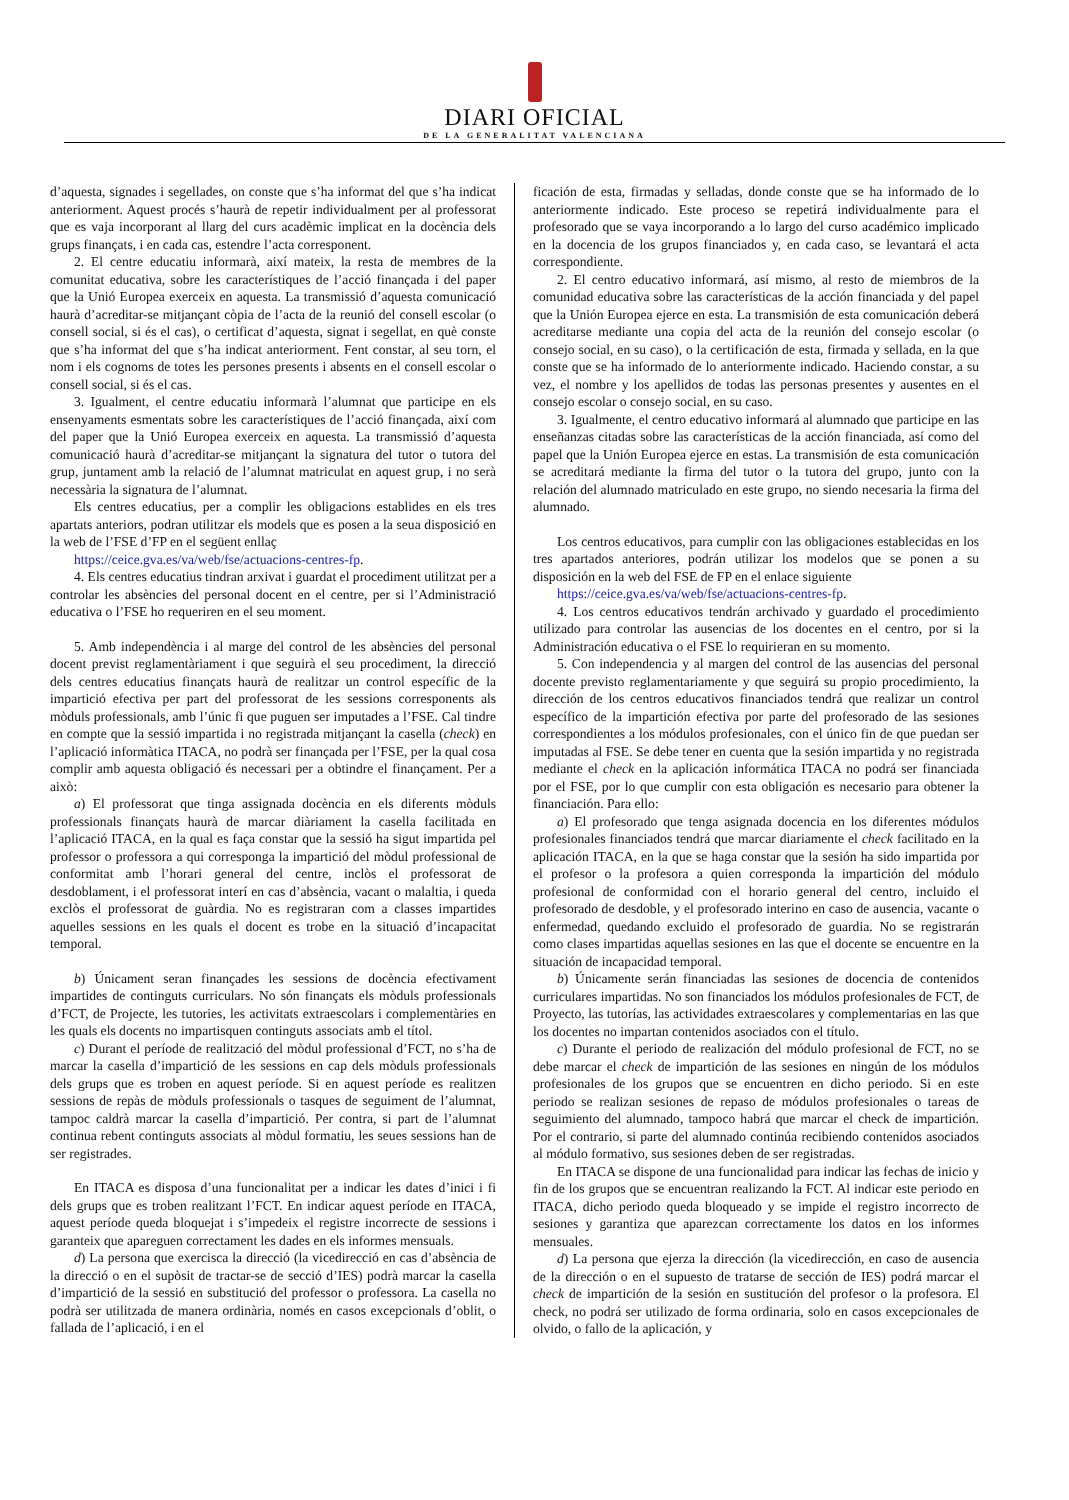DIARI OFICIAL
DE LA GENERALITAT VALENCIANA
d’aquesta, signades i segellades, on conste que s’ha informat del que s’ha indicat anteriorment. Aquest procés s’haurà de repetir individualment per al professorat que es vaja incorporant al llarg del curs acadèmic implicat en la docència dels grups finançats, i en cada cas, estendre l’acta corresponent.
2. El centre educatiu informarà, així mateix, la resta de membres de la comunitat educativa, sobre les característiques de l’acció finançada i del paper que la Unió Europea exerceix en aquesta. La transmissió d’aquesta comunicació haurà d’acreditar-se mitjançant còpia de l’acta de la reunió del consell escolar (o consell social, si és el cas), o certificat d’aquesta, signat i segellat, en què conste que s’ha informat del que s’ha indicat anteriorment. Fent constar, al seu torn, el nom i els cognoms de totes les persones presents i absents en el consell escolar o consell social, si és el cas.
3. Igualment, el centre educatiu informarà l’alumnat que participe en els ensenyaments esmentats sobre les característiques de l’acció finançada, així com del paper que la Unió Europea exerceix en aquesta. La transmissió d’aquesta comunicació haurà d’acreditar-se mitjançant la signatura del tutor o tutora del grup, juntament amb la relació de l’alumnat matriculat en aquest grup, i no serà necessària la signatura de l’alumnat.
Els centres educatius, per a complir les obligacions establides en els tres apartats anteriors, podran utilitzar els models que es posen a la seua disposició en la web de l’FSE d’FP en el següent enllaç
https://ceice.gva.es/va/web/fse/actuacions-centres-fp.
4. Els centres educatius tindran arxivat i guardat el procediment utilitzat per a controlar les absències del personal docent en el centre, per si l’Administració educativa o l’FSE ho requeriren en el seu moment.
5. Amb independència i al marge del control de les absències del personal docent previst reglamentàriament i que seguirà el seu procediment, la direcció dels centres educatius finançats haurà de realitzar un control específic de la impartició efectiva per part del professorat de les sessions corresponents als mòduls professionals, amb l’únic fi que puguen ser imputades a l’FSE. Cal tindre en compte que la sessió impartida i no registrada mitjançant la casella (check) en l’aplicació informàtica ITACA, no podrà ser finançada per l’FSE, per la qual cosa complir amb aquesta obligació és necessari per a obtindre el finançament. Per a això:
a) El professorat que tinga assignada docència en els diferents mòduls professionals finançats haurà de marcar diàriament la casella facilitada en l’aplicació ITACA, en la qual es faça constar que la sessió ha sigut impartida pel professor o professora a qui corresponga la impartició del mòdul professional de conformitat amb l’horari general del centre, inclòs el professorat de desdoblament, i el professorat interí en cas d’absència, vacant o malaltia, i queda exclòs el professorat de guàrdia. No es registraran com a classes impartides aquelles sessions en les quals el docent es trobe en la situació d’incapacitat temporal.
b) Únicament seran finançades les sessions de docència efectivament impartides de continguts curriculars. No són finançats els mòduls professionals d’FCT, de Projecte, les tutories, les activitats extraescolars i complementàries en les quals els docents no impartisquen continguts associats amb el títol.
c) Durant el període de realització del mòdul professional d’FCT, no s’ha de marcar la casella d’impartició de les sessions en cap dels mòduls professionals dels grups que es troben en aquest període. Si en aquest període es realitzen sessions de repàs de mòduls professionals o tasques de seguiment de l’alumnat, tampoc caldrà marcar la casella d’impartició. Per contra, si part de l’alumnat continua rebent continguts associats al mòdul formatiu, les seues sessions han de ser registrades.
En ITACA es disposa d’una funcionalitat per a indicar les dates d’inici i fi dels grups que es troben realitzant l’FCT. En indicar aquest període en ITACA, aquest període queda bloquejat i s’impedeix el registre incorrecte de sessions i garanteix que apareguen correctament les dades en els informes mensuals.
d) La persona que exercisca la direcció (la vicedirecció en cas d’absència de la direcció o en el supòsit de tractar-se de secció d’IES) podrà marcar la casella d’impartició de la sessió en substitució del professor o professora. La casella no podrà ser utilitzada de manera ordinària, només en casos excepcionals d’oblit, o fallada de l’aplicació, i en el
ficación de esta, firmadas y selladas, donde conste que se ha informado de lo anteriormente indicado. Este proceso se repetirá individualmente para el profesorado que se vaya incorporando a lo largo del curso académico implicado en la docencia de los grupos financiados y, en cada caso, se levantará el acta correspondiente.
2. El centro educativo informará, así mismo, al resto de miembros de la comunidad educativa sobre las características de la acción financiada y del papel que la Unión Europea ejerce en esta. La transmisión de esta comunicación deberá acreditarse mediante una copia del acta de la reunión del consejo escolar (o consejo social, en su caso), o la certificación de esta, firmada y sellada, en la que conste que se ha informado de lo anteriormente indicado. Haciendo constar, a su vez, el nombre y los apellidos de todas las personas presentes y ausentes en el consejo escolar o consejo social, en su caso.
3. Igualmente, el centro educativo informará al alumnado que participe en las enseñanzas citadas sobre las características de la acción financiada, así como del papel que la Unión Europea ejerce en estas. La transmisión de esta comunicación se acreditará mediante la firma del tutor o la tutora del grupo, junto con la relación del alumnado matriculado en este grupo, no siendo necesaria la firma del alumnado.
Los centros educativos, para cumplir con las obligaciones establecidas en los tres apartados anteriores, podrán utilizar los modelos que se ponen a su disposición en la web del FSE de FP en el enlace siguiente
https://ceice.gva.es/va/web/fse/actuacions-centres-fp.
4. Los centros educativos tendrán archivado y guardado el procedimiento utilizado para controlar las ausencias de los docentes en el centro, por si la Administración educativa o el FSE lo requirieran en su momento.
5. Con independencia y al margen del control de las ausencias del personal docente previsto reglamentariamente y que seguirá su propio procedimiento, la dirección de los centros educativos financiados tendrá que realizar un control específico de la impartición efectiva por parte del profesorado de las sesiones correspondientes a los módulos profesionales, con el único fin de que puedan ser imputadas al FSE. Se debe tener en cuenta que la sesión impartida y no registrada mediante el check en la aplicación informática ITACA no podrá ser financiada por el FSE, por lo que cumplir con esta obligación es necesario para obtener la financiación. Para ello:
a) El profesorado que tenga asignada docencia en los diferentes módulos profesionales financiados tendrá que marcar diariamente el check facilitado en la aplicación ITACA, en la que se haga constar que la sesión ha sido impartida por el profesor o la profesora a quien corresponda la impartición del módulo profesional de conformidad con el horario general del centro, incluido el profesorado de desdoble, y el profesorado interino en caso de ausencia, vacante o enfermedad, quedando excluido el profesorado de guardia. No se registrarán como clases impartidas aquellas sesiones en las que el docente se encuentre en la situación de incapacidad temporal.
b) Únicamente serán financiadas las sesiones de docencia de contenidos curriculares impartidas. No son financiados los módulos profesionales de FCT, de Proyecto, las tutorías, las actividades extraescolares y complementarias en las que los docentes no impartan contenidos asociados con el título.
c) Durante el periodo de realización del módulo profesional de FCT, no se debe marcar el check de impartición de las sesiones en ningún de los módulos profesionales de los grupos que se encuentren en dicho periodo. Si en este periodo se realizan sesiones de repaso de módulos profesionales o tareas de seguimiento del alumnado, tampoco habrá que marcar el check de impartición. Por el contrario, si parte del alumnado continúa recibiendo contenidos asociados al módulo formativo, sus sesiones deben de ser registradas.
En ITACA se dispone de una funcionalidad para indicar las fechas de inicio y fin de los grupos que se encuentran realizando la FCT. Al indicar este periodo en ITACA, dicho periodo queda bloqueado y se impide el registro incorrecto de sesiones y garantiza que aparezcan correctamente los datos en los informes mensuales.
d) La persona que ejerza la dirección (la vicedirección, en caso de ausencia de la dirección o en el supuesto de tratarse de sección de IES) podrá marcar el check de impartición de la sesión en sustitución del profesor o la profesora. El check, no podrá ser utilizado de forma ordinaria, solo en casos excepcionales de olvido, o fallo de la aplicación, y